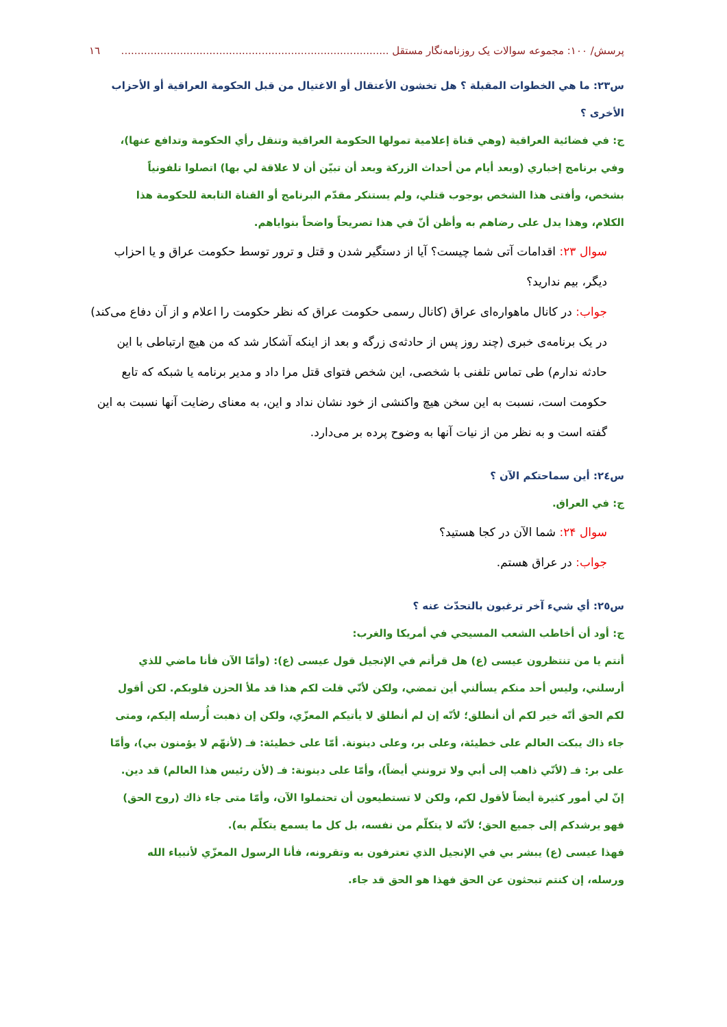پرسش/ ۱۰۰: مجموعه سوالات یک روزنامه‌نگار مستقل .................................................................................. ١٦
س٢٣: ما هي الخطوات المقبلة ؟ هل تخشون الأعتقال أو الاغتيال من قبل الحكومة العراقية أو الأحزاب الأخرى ؟
ج: في فضائية العراقية (وهي قناة إعلامية تمولها الحكومة العراقية وتنقل رأي الحكومة وتدافع عنها)، وفي برنامج إخباري (وبعد أيام من أحداث الزركة وبعد أن تبيّن أن لا علاقة لي بها) اتصلوا تلفونياً بشخص، وأفتى هذا الشخص بوجوب قتلي، ولم يستنكر مقدّم البرنامج أو القناة التابعة للحكومة هذا الكلام، وهذا يدل على رضاهم به وأظن أنّ في هذا تصريحاً واضحاً بنواياهم.
سوال ۲۳: اقدامات آتی شما چیست؟ آیا از دستگیر شدن و قتل و ترور توسط حکومت عراق و یا احزاب دیگر، بیم ندارید؟
جواب: در کانال ماهواره‌ای عراق (کانال رسمی حکومت عراق که نظر حکومت را اعلام و از آن دفاع می‌کند) در یک برنامه‌ی خبری (چند روز پس از حادثه‌ی زرگه و بعد از اینکه آشکار شد که من هیچ ارتباطی با این حادثه ندارم) طی تماس تلفنی با شخصی، این شخص فتوای قتل مرا داد و مدیر برنامه یا شبکه که تابع حکومت است، نسبت به این سخن هیچ واکنشی از خود نشان نداد و این، به معنای رضایت آنها نسبت به این گفته است و به نظر من از نیات آنها به وضوح پرده بر می‌دارد.
س٢٤: أين سماحتكم الآن ؟
ج: في العراق.
سوال ۲۴: شما الآن در کجا هستید؟
جواب: در عراق هستم.
س٢٥: أي شيء آخر ترغبون بالتحدّث عنه ؟
ج: أود أن أخاطب الشعب المسيحي في أمريكا والغرب:
أنتم يا من تنتظرون عيسى (ع) هل قرأتم في الإنجيل قول عيسى (ع): (وأمّا الآن فأنا ماضي للذي أرسلني، وليس أحد منكم يسألني أين تمضي، ولكن لأنّي قلت لكم هذا قد ملأ الحزن قلوبكم. لكن أقول لكم الحق أنّه خير لكم أن أنطلق؛ لأنّه إن لم أنطلق لا يأتيكم المعزّي، ولكن إن ذهبت أُرسله إليكم، ومتى جاء ذاك يبكت العالم على خطيئة، وعلى بر، وعلى دينونة. أمّا على خطيئة: فـ (لأنهّم لا يؤمنون بي)، وأمّا على بر: فـ (لأنّي ذاهب إلى أبي ولا ترونني أيضاً)، وأمّا على دينونة: فـ (لأن رئيس هذا العالم) قد دين. إنّ لي أمور كثيرة أيضاً لأقول لكم، ولكن لا تستطيعون أن تحتملوا الآن، وأمّا متى جاء ذاك (روح الحق) فهو يرشدكم إلى جميع الحق؛ لأنّه لا يتكلّم من نفسه، بل كل ما يسمع يتكلّم به).
فهذا عيسى (ع) يبشر بي في الإنجيل الذي تعترفون به وتقرونه، فأنا الرسول المعزّي لأنبياء الله ورسله، إن كنتم تبحثون عن الحق فهذا هو الحق قد جاء.